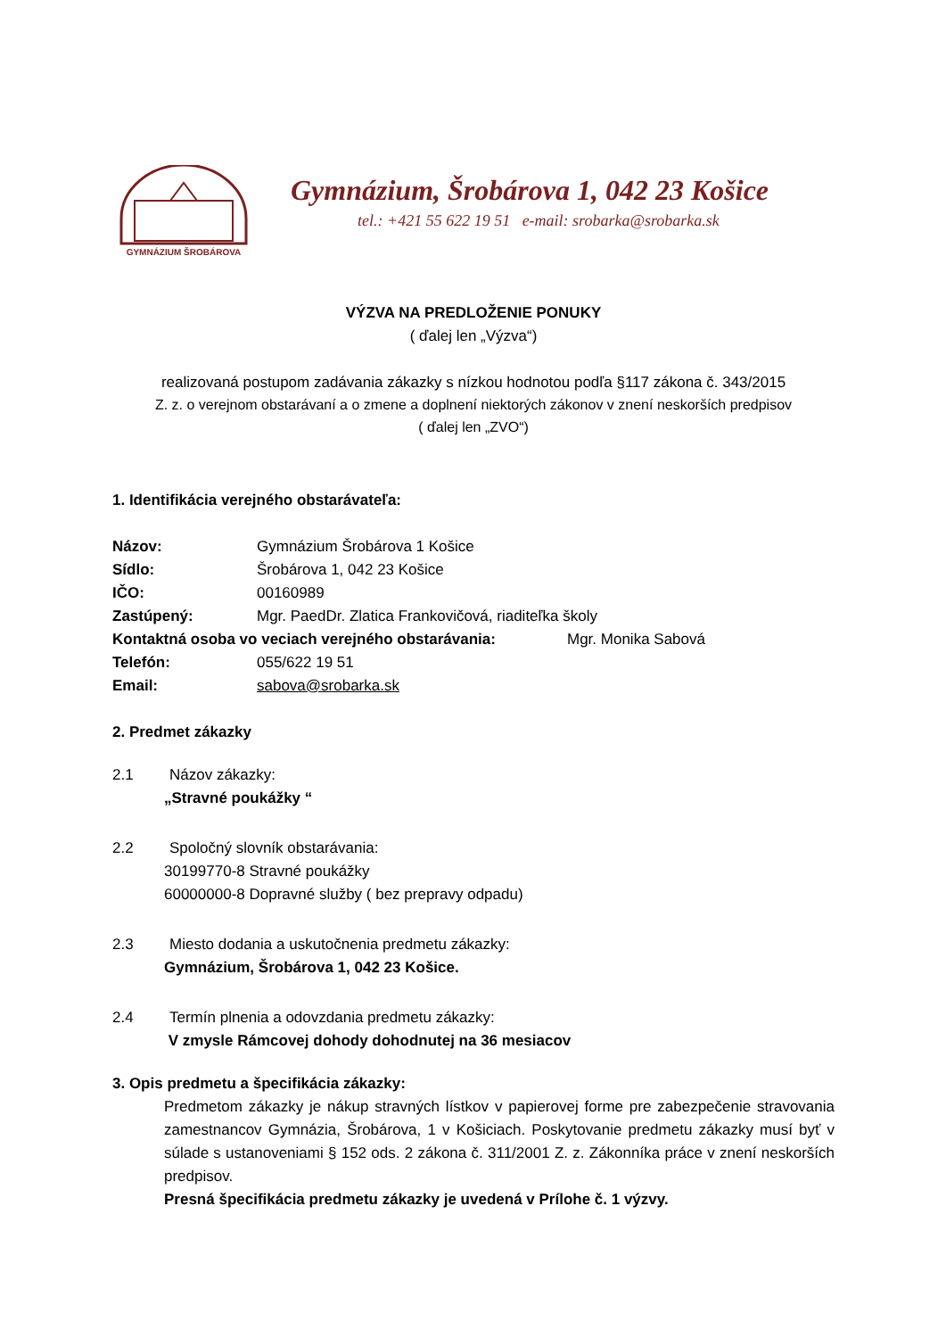GYMNÁZIUM ŠROBÁROVA
Gymnázium, Šrobárova 1, 042 23 Košice
tel.: +421 55 622 19 51 e-mail: srobarka@srobarka.sk
VÝZVA NA PREDLOŽENIE PONUKY
( ďalej len „Výzva“)
realizovaná postupom zadávania zákazky s nízkou hodnotou podľa §117 zákona č. 343/2015
Z. z. o verejnom obstarávaní a o zmene a doplnení niektorých zákonov v znení neskorších predpisov
( ďalej len „ZVO“)
1. Identifikácia verejného obstarávateľa:
Názov: Gymnázium Šrobárova 1 Košice
Sídlo: Šrobárova 1, 042 23 Košice
IČO: 00160989
Zastúpený: Mgr. PaedDr. Zlatica Frankovičová, riaditeľka školy
Kontaktná osoba vo veciach verejného obstarávania: Mgr. Monika Sabová
Telefón: 055/622 19 51
Email: sabova@srobarka.sk
2. Predmet zákazky
2.1 Názov zákazky:
„Stravné poukážky “
2.2 Spoločný slovník obstarávania:
30199770-8 Stravné poukážky
60000000-8 Dopravné služby ( bez prepravy odpadu)
2.3 Miesto dodania a uskutočnenia predmetu zákazky:
Gymnázium, Šrobárova 1, 042 23 Košice.
2.4 Termín plnenia a odovzdania predmetu zákazky:
V zmysle Rámcovej dohody dohodnutej na 36 mesiacov
3. Opis predmetu a špecifikácia zákazky:
Predmetom zákazky je nákup stravných lístkov v papierovej forme pre zabezpečenie stravovania zamestnancov Gymnázia, Šrobárova, 1 v Košiciach. Poskytovanie predmetu zákazky musí byť v súlade s ustanoveniami § 152 ods. 2 zákona č. 311/2001 Z. z. Zákonníka práce v znení neskorších predpisov.
Presná špecifikácia predmetu zákazky je uvedená v Prílohe č. 1 výzvy.